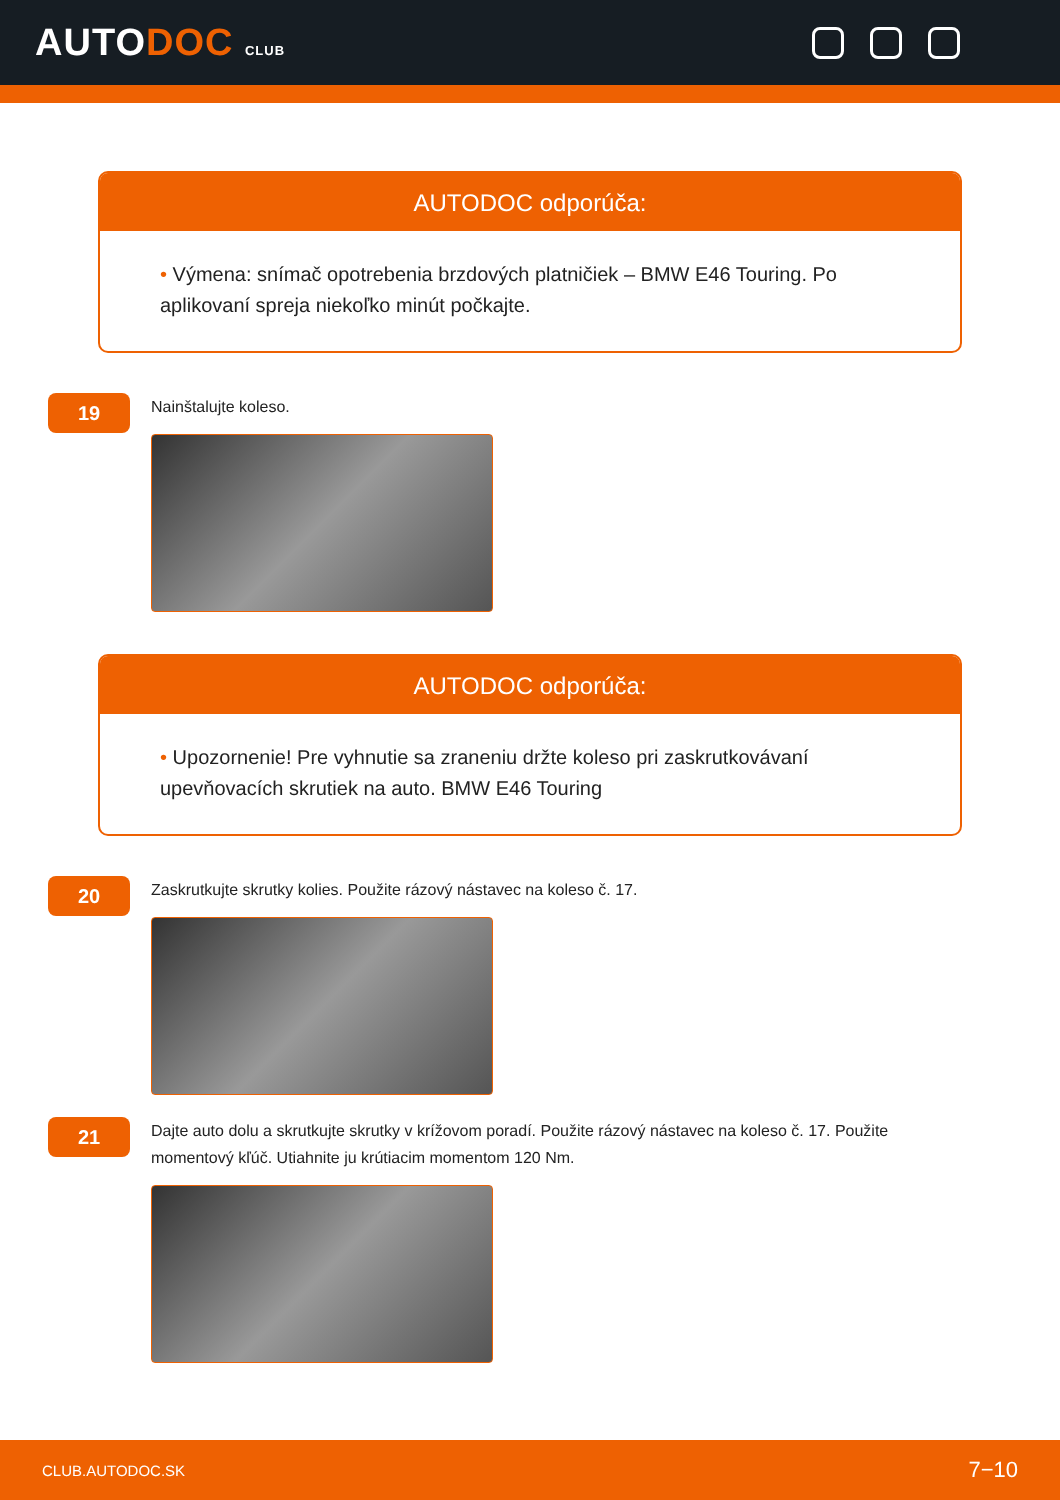AUTODOC CLUB
AUTODOC odporúča:
• Výmena: snímač opotrebenia brzdových platničiek – BMW E46 Touring. Po aplikovaní spreja niekoľko minút počkajte.
19
Nainštalujte koleso.
AUTODOC odporúča:
• Upozornenie! Pre vyhnutie sa zraneniu držte koleso pri zaskrutkovávaní upevňovacích skrutiek na auto. BMW E46 Touring
20
Zaskrutkujte skrutky kolies. Použite rázový nástavec na koleso č. 17.
21
Dajte auto dolu a skrutkujte skrutky v krížovom poradí. Použite rázový nástavec na koleso č. 17. Použite momentový kľúč. Utiahnite ju krútiacim momentom 120 Nm.
CLUB.AUTODOC.SK 7−10